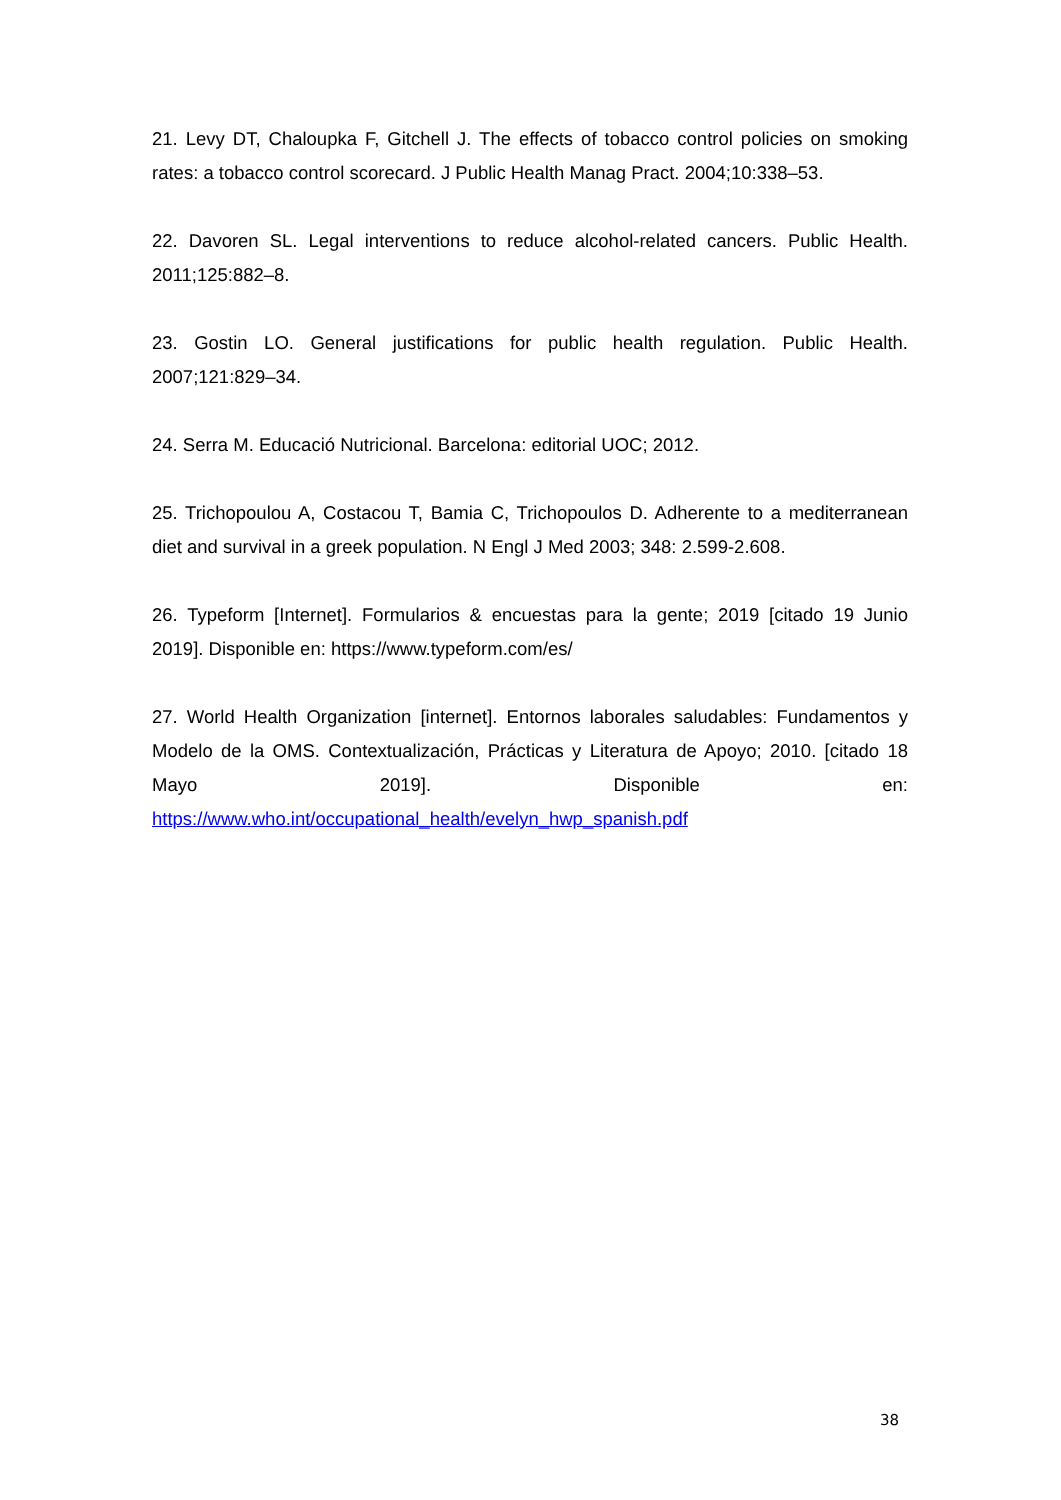21. Levy DT, Chaloupka F, Gitchell J. The effects of tobacco control policies on smoking rates: a tobacco control scorecard. J Public Health Manag Pract. 2004;10:338–53.
22. Davoren SL. Legal interventions to reduce alcohol-related cancers. Public Health. 2011;125:882–8.
23. Gostin LO. General justifications for public health regulation. Public Health. 2007;121:829–34.
24. Serra M. Educació Nutricional. Barcelona: editorial UOC; 2012.
25. Trichopoulou A, Costacou T, Bamia C, Trichopoulos D. Adherente to a mediterranean diet and survival in a greek population. N Engl J Med 2003; 348: 2.599-2.608.
26. Typeform [Internet]. Formularios & encuestas para la gente; 2019 [citado 19 Junio 2019]. Disponible en: https://www.typeform.com/es/
27. World Health Organization [internet]. Entornos laborales saludables: Fundamentos y Modelo de la OMS. Contextualización, Prácticas y Literatura de Apoyo; 2010. [citado 18 Mayo 2019]. Disponible en: https://www.who.int/occupational_health/evelyn_hwp_spanish.pdf
38